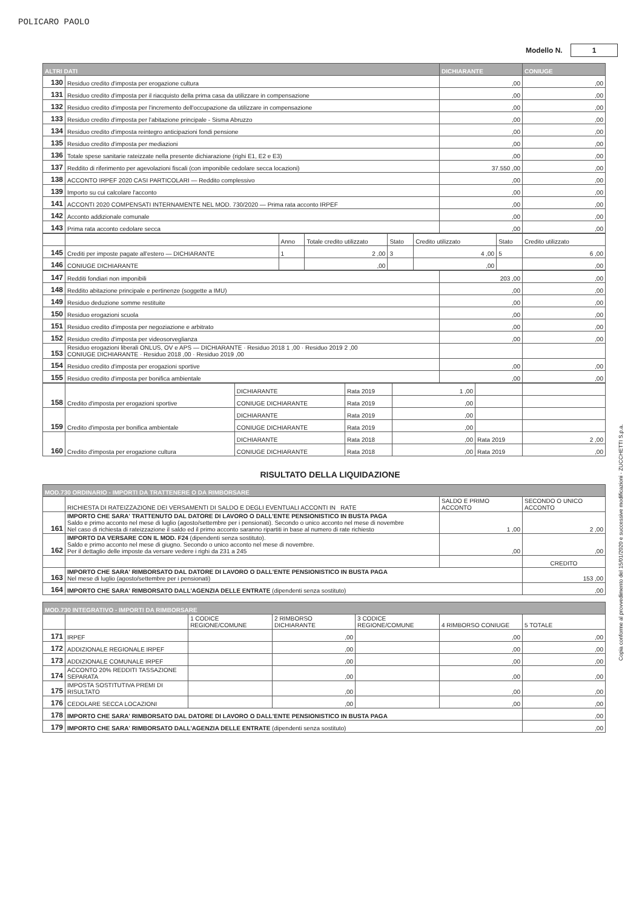POLICARO PAOLO
Modello N. 1
| ALTRI DATI | | DICHIARANTE | CONIUGE |
| --- | --- | --- | --- |
| 130 | Residuo credito d'imposta per erogazione cultura | ,00 | ,00 |
| 131 | Residuo credito d'imposta per il riacquisto della prima casa da utilizzare in compensazione | ,00 | ,00 |
| 132 | Residuo credito d'imposta per l'incremento dell'occupazione da utilizzare in compensazione | ,00 | ,00 |
| 133 | Residuo credito d'imposta per l'abitazione principale - Sisma Abruzzo | ,00 | ,00 |
| 134 | Residuo credito d'imposta reintegro anticipazioni fondi pensione | ,00 | ,00 |
| 135 | Residuo credito d'imposta per mediazioni | ,00 | ,00 |
| 136 | Totale spese sanitarie rateizzate nella presente dichiarazione (righi E1, E2 e E3) | ,00 | ,00 |
| 137 | Reddito di riferimento per agevolazioni fiscali (con imponibile cedolare secca locazioni) | 37.550 ,00 | ,00 |
| 138 | ACCONTO IRPEF 2020 CASI PARTICOLARI — Reddito complessivo | ,00 | ,00 |
| 139 | Importo su cui calcolare l'acconto | ,00 | ,00 |
| 141 | ACCONTI 2020 COMPENSATI INTERNAMENTE NEL MOD. 730/2020 — Prima rata acconto IRPEF | ,00 | ,00 |
| 142 | Acconto addizionale comunale | ,00 | ,00 |
| 143 | Prima rata acconto cedolare secca | ,00 | ,00 |
| | | Anno | Totale credito utilizzato | Stato | Credito utilizzato | Stato | Credito utilizzato |
| 145 | Crediti per imposte pagate all'estero — DICHIARANTE | 1 | 2 ,00 | 3 | 4 ,00 | 5 | 6 ,00 |
| 146 | CONIUGE DICHIARANTE | | ,00 | | ,00 | | ,00 |
| 147 | Redditi fondiari non imponibili | 203 ,00 | ,00 |
| 148 | Reddito abitazione principale e pertinenze (soggette a IMU) | ,00 | ,00 |
| 149 | Residuo deduzione somme restituite | ,00 | ,00 |
| 150 | Residuo erogazioni scuola | ,00 | ,00 |
| 151 | Residuo credito d'imposta per negoziazione e arbitrato | ,00 | ,00 |
| 152 | Residuo credito d'imposta per videosorveglianza | ,00 | ,00 |
| 153 | Residuo erogazioni liberali ONLUS, OV e APS — DICHIARANTE · Residuo 2018 1 ,00 · Residuo 2019 2 ,00 CONIUGE DICHIARANTE · Residuo 2018 ,00 · Residuo 2019 ,00 | | |
| 154 | Residuo credito d'imposta per erogazioni sportive | ,00 | ,00 |
| 155 | Residuo credito d'imposta per bonifica ambientale | ,00 | ,00 |
| 158 | Credito d'imposta per erogazioni sportive | DICHIARANTE | Rata 2019 | 1 ,00 | | |
| | | CONIUGE DICHIARANTE | Rata 2019 | ,00 | | |
| 159 | Credito d'imposta per bonifica ambientale | DICHIARANTE | Rata 2019 | ,00 | | |
| | | CONIUGE DICHIARANTE | Rata 2019 | ,00 | | |
| 160 | Credito d'imposta per erogazione cultura | DICHIARANTE | Rata 2018 | ,00 | Rata 2019 | 2 ,00 |
| | | CONIUGE DICHIARANTE | Rata 2018 | ,00 | Rata 2019 | ,00 |
RISULTATO DELLA LIQUIDAZIONE
| MOD.730 ORDINARIO - IMPORTI DA TRATTENERE O DA RIMBORSARE | | | |
| --- | --- | --- | --- |
| | RICHIESTA DI RATEIZZAZIONE DEI VERSAMENTI DI SALDO E DEGLI EVENTUALI ACCONTI IN RATE | SALDO E PRIMO ACCONTO | SECONDO O UNICO ACCONTO |
| 161 | IMPORTO CHE SARA' TRATTENUTO DAL DATORE DI LAVORO O DALL'ENTE PENSIONISTICO IN BUSTA PAGA Saldo e primo acconto nel mese di luglio (agosto/settembre per i pensionati). Secondo o unico acconto nel mese di novembre Nel caso di richiesta di rateizzazione il saldo ed il primo acconto saranno ripartiti in base al numero di rate richiesto | 1 ,00 | 2 ,00 |
| 162 | IMPORTO DA VERSARE CON IL MOD. F24 (dipendenti senza sostituto). Saldo e primo acconto nel mese di giugno. Secondo o unico acconto nel mese di novembre. Per il dettaglio delle imposte da versare vedere i righi da 231 a 245 | ,00 | ,00 |
| | | | CREDITO |
| 163 | IMPORTO CHE SARA' RIMBORSATO DAL DATORE DI LAVORO O DALL'ENTE PENSIONISTICO IN BUSTA PAGA Nel mese di luglio (agosto/settembre per i pensionati) | | 153 ,00 |
| 164 | IMPORTO CHE SARA' RIMBORSATO DALL'AGENZIA DELLE ENTRATE (dipendenti senza sostituto) | | ,00 |
| MOD.730 INTEGRATIVO - IMPORTI DA RIMBORSARE | | | | | | |
| --- | --- | --- | --- | --- | --- | --- |
| | | 1 CODICE REGIONE/COMUNE | 2 RIMBORSO DICHIARANTE | 3 CODICE REGIONE/COMUNE | 4 RIMBORSO CONIUGE | 5 TOTALE |
| 171 | IRPEF | | ,00 | | ,00 | ,00 |
| 172 | ADDIZIONALE REGIONALE IRPEF | | ,00 | | ,00 | ,00 |
| 173 | ADDIZIONALE COMUNALE IRPEF | | ,00 | | ,00 | ,00 |
| 174 | ACCONTO 20% REDDITI TASSAZIONE SEPARATA | | ,00 | | ,00 | ,00 |
| 175 | IMPOSTA SOSTITUTIVA PREMI DI RISULTATO | | ,00 | | ,00 | ,00 |
| 176 | CEDOLARE SECCA LOCAZIONI | | ,00 | | ,00 | ,00 |
| 178 | IMPORTO CHE SARA' RIMBORSATO DAL DATORE DI LAVORO O DALL'ENTE PENSIONISTICO IN BUSTA PAGA | | | | | ,00 |
| 179 | IMPORTO CHE SARA' RIMBORSATO DALL'AGENZIA DELLE ENTRATE (dipendenti senza sostituto) | | | | | ,00 |
Copia conforme al provvedimento del 15/01/2020 e successive modificazioni - ZUCCHETTI S.p.a.